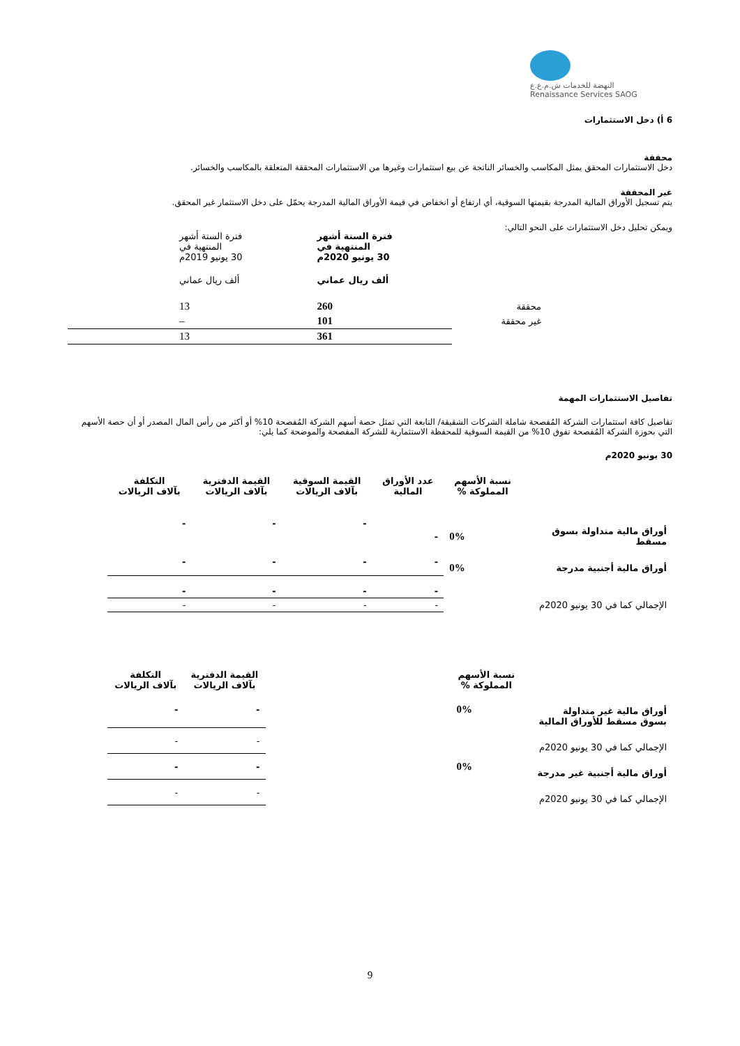النهضة للخدمات ش.م.ع.ع
Renaissance Services SAOG
6 أ) دخل الاستثمارات
محققة
دخل الاستثمارات المحقق يمثل المكاسب والخسائر الناتجة عن بيع استثمارات وغيرها من الاستثمارات المحققة المتعلقة بالمكاسب والخسائر.
غير المحققة
يتم تسجيل الأوراق المالية المدرجة بقيمتها السوقية، أي ارتفاع أو انخفاض في قيمة الأوراق المالية المدرجة يحمّل على دخل الاستثمار غير المحقق.
ويمكن تحليل دخل الاستثمارات على النحو التالي:
| | فترة الستة أشهر المنتهية في 30 يونيو 2020م | فترة الستة أشهر المنتهية في 30 يونيو 2019م |
| | ألف ريال عماني | ألف ريال عماني |
| محققة | 260 | 13 |
| غير محققة | 101 | – |
| | 361 | 13 |
تفاصيل الاستثمارات المهمة
تفاصيل كافة استثمارات الشركة المُفصحة شاملة الشركات الشقيقة/ التابعة التي تمثل حصة أسهم الشركة المُفصحة 10% أو أكثر من رأس المال المصدر أو أن حصة الأسهم التي بحوزة الشركة المُفصحة تفوق 10% من القيمة السوقية للمحفظة الاستثمارية للشركة المفصحة والموضحة كما يلي:
30 يونيو 2020م
| | نسبة الأسهم المملوكة % | عدد الأوراق المالية | القيمة السوقية بآلاف الريالات | القيمة الدفترية بآلاف الريالات | التكلفة بآلاف الريالات |
| أوراق مالية متداولة بسوق مسقط | 0% | - | - | - | - |
| أوراق مالية أجنبية مدرجة | 0% | - | - | - | - |
| | | - | - | - | - |
| الإجمالي كما في 30 يونيو 2020م | | - | - | - | - |
| | نسبة الأسهم المملوكة % | | القيمة الدفترية بآلاف الريالات | التكلفة بآلاف الريالات |
| أوراق مالية غير متداولة بسوق مسقط للأوراق المالية | 0% | | - | - |
| الإجمالي كما في 30 يونيو 2020م | | | - | - |
| أوراق مالية أجنبية غير مدرجة | 0% | | - | - |
| الإجمالي كما في 30 يونيو 2020م | | | - | - |
9